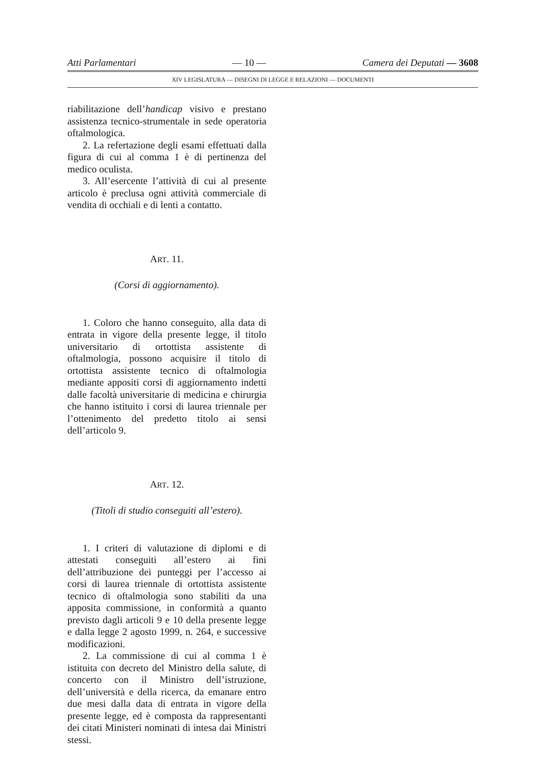Atti Parlamentari — 10 — Camera dei Deputati — 3608
XIV LEGISLATURA — DISEGNI DI LEGGE E RELAZIONI — DOCUMENTI
riabilitazione dell’handicap visivo e prestano assistenza tecnico-strumentale in sede operatoria oftalmologica.
2. La refertazione degli esami effettuati dalla figura di cui al comma 1 è di pertinenza del medico oculista.
3. All’esercente l’attività di cui al presente articolo è preclusa ogni attività commerciale di vendita di occhiali e di lenti a contatto.
ART. 11.
(Corsi di aggiornamento).
1. Coloro che hanno conseguito, alla data di entrata in vigore della presente legge, il titolo universitario di ortottista assistente di oftalmologia, possono acquisire il titolo di ortottista assistente tecnico di oftalmologia mediante appositi corsi di aggiornamento indetti dalle facoltà universitarie di medicina e chirurgia che hanno istituito i corsi di laurea triennale per l’ottenimento del predetto titolo ai sensi dell’articolo 9.
ART. 12.
(Titoli di studio conseguiti all’estero).
1. I criteri di valutazione di diplomi e di attestati conseguiti all’estero ai fini dell’attribuzione dei punteggi per l’accesso ai corsi di laurea triennale di ortottista assistente tecnico di oftalmologia sono stabiliti da una apposita commissione, in conformità a quanto previsto dagli articoli 9 e 10 della presente legge e dalla legge 2 agosto 1999, n. 264, e successive modificazioni.
2. La commissione di cui al comma 1 è istituita con decreto del Ministro della salute, di concerto con il Ministro dell’istruzione, dell’università e della ricerca, da emanare entro due mesi dalla data di entrata in vigore della presente legge, ed è composta da rappresentanti dei citati Ministeri nominati di intesa dai Ministri stessi.